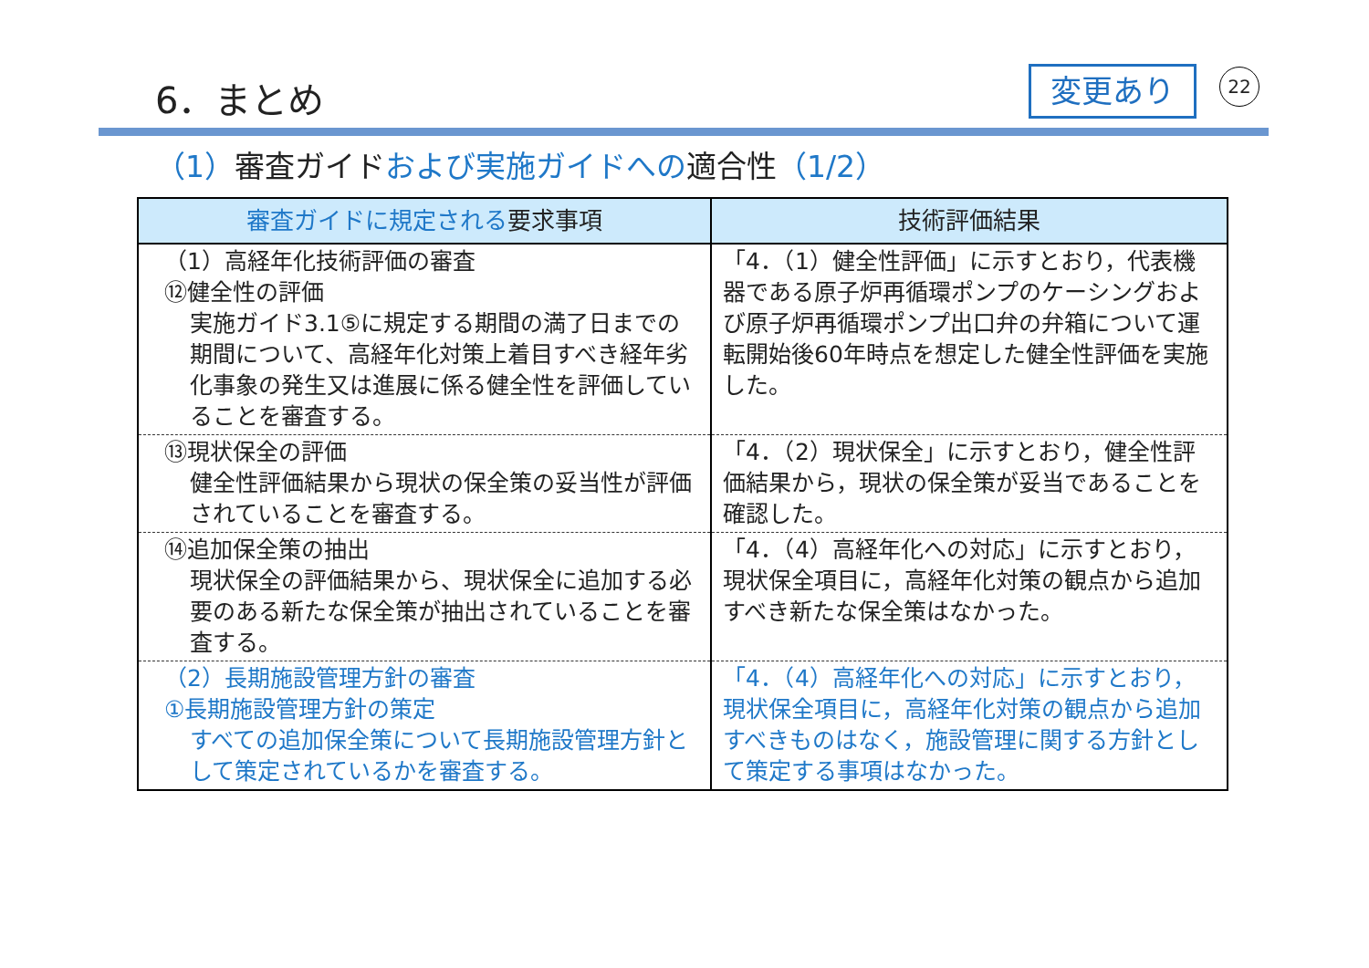6．まとめ 変更あり 22
（1）審査ガイドおよび実施ガイドへの適合性（1/2）
| 審査ガイドに規定される 要求事項 | 技術評価結果 |
| --- | --- |
| （1）高経年化技術評価の審査 ⑫健全性の評価 実施ガイド3.1⑤に規定する期間の満了日までの期間について、高経年化対策上着目すべき経年劣化事象の発生又は進展に係る健全性を評価していることを審査する。 | 「4．（1）健全性評価」に示すとおり，代表機器である原子炉再循環ポンプのケーシングおよび原子炉再循環ポンプ出口弁の弁箱について運転開始後60年時点を想定した健全性評価を実施した。 |
| ⑬現状保全の評価 健全性評価結果から現状の保全策の妥当性が評価されていることを審査する。 | 「4．（2）現状保全」に示すとおり，健全性評価結果から，現状の保全策が妥当であることを確認した。 |
| ⑭追加保全策の抽出 現状保全の評価結果から、現状保全に追加する必要のある新たな保全策が抽出されていることを審査する。 | 「4．（4）高経年化への対応」に示すとおり，現状保全項目に，高経年化対策の観点から追加すべき新たな保全策はなかった。 |
| （2）長期施設管理方針の審査 ①長期施設管理方針の策定 すべての追加保全策について長期施設管理方針として策定されているかを審査する。 | 「4．（4）高経年化への対応」に示すとおり，現状保全項目に，高経年化対策の観点から追加すべきものはなく，施設管理に関する方針として策定する事項はなかった。 |